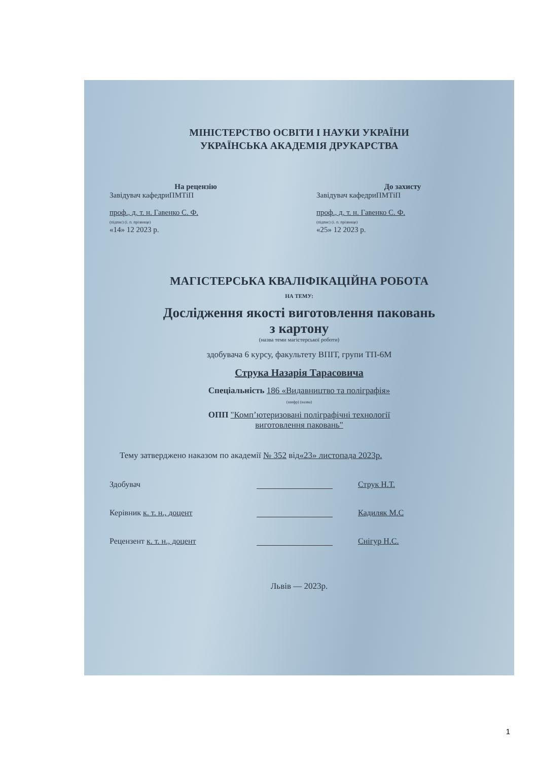МІНІСТЕРСТВО ОСВІТИ І НАУКИ УКРАЇНИ
УКРАЇНСЬКА АКАДЕМІЯ ДРУКАРСТВА
На рецензію
Завідувач кафедриПМТіП
проф., д. т. н. Гавенко С. Ф.
(підпис) (і. п. прізвище)
«14» 12 2023 р.
До захисту
Завідувач кафедриПМТіП
проф., д. т. н. Гавенко С. Ф.
(підпис) (і. п. прізвище)
«25» 12 2023 р.
МАГІСТЕРСЬКА КВАЛІФІКАЦІЙНА РОБОТА
НА ТЕМУ:
Дослідження якості виготовлення паковань
з картону
(назва теми магістерської роботи)
здобувача 6 курсу, факультету ВПІТ, групи ТП-6М
Струка Назарія Тарасовича
Спеціальність 186 «Видавництво та поліграфія»
(шифр) (назва)
ОПП "Комп’ютеризовані поліграфічні технології
виготовлення паковань"
Тему затверджено наказом по академії № 352 від«23» листопада 2023р.
Здобувач Струк Н.Т.
Керівник к. т. н., доцент Кадиляк М.С
Рецензент к. т. н., доцент Снігур Н.С.
Львів — 2023р.
1